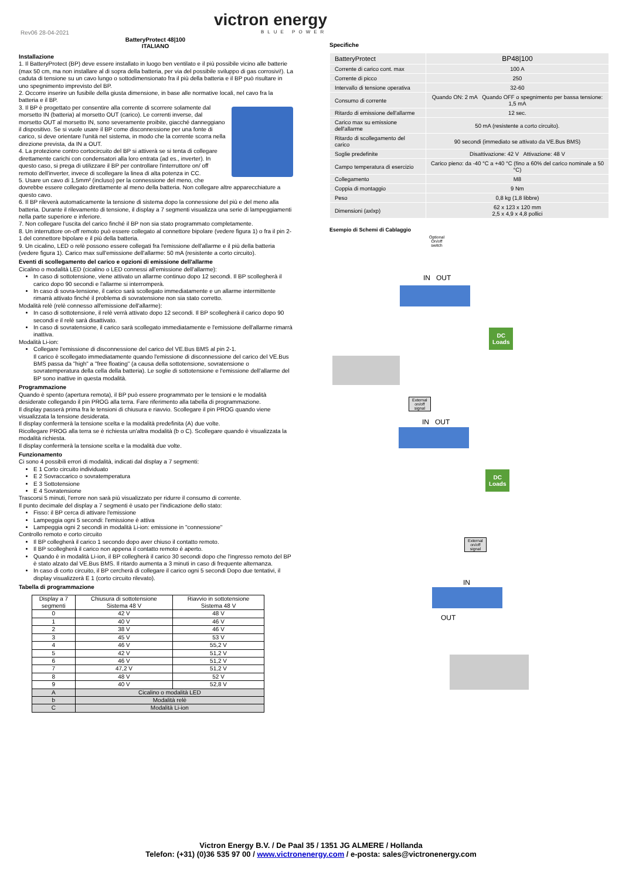Rev06 28-04-2021
victron energy
BLUE POWER
BatteryProtect 48|100
ITALIANO
Installazione
1. Il BatteryProtect (BP) deve essere installato in luogo ben ventilato e il più possibile vicino alle batterie (max 50 cm, ma non installare al di sopra della batteria, per via del possibile sviluppo di gas corrosivi!). La caduta di tensione su un cavo lungo o sottodimensionato fra il più della batteria e il BP può risultare in uno spegnimento imprevisto del BP.
2. Occorre inserire un fusibile della giusta dimensione, in base alle normative locali, nel cavo fra la batteria e il BP.
3. Il BP è progettato per consentire alla corrente di scorrere solamente dal morsetto IN (batteria) al morsetto OUT (carico). Le correnti inverse, dal morsetto OUT al morsetto IN, sono severamente proibite, giacché danneggiano il dispositivo. Se si vuole usare il BP come disconnessione per una fonte di carico, si deve orientare l'unità nel sistema, in modo che la corrente scorra nella direzione prevista, da IN a OUT.
4. La protezione contro cortocircuito del BP si attiverà se si tenta di collegare direttamente carichi con condensatori alla loro entrata (ad es., inverter). In questo caso, si prega di utilizzare il BP per controllare l'interruttore on/ off remoto dell'inverter, invece di scollegare la linea di alta potenza in CC.
5. Usare un cavo di 1,5mm² (incluso) per la connessione del meno, che dovrebbe essere collegato direttamente al meno della batteria. Non collegare altre apparecchiature a questo cavo.
6. Il BP rileverà automaticamente la tensione di sistema dopo la connessione del più e del meno alla batteria. Durante il rilevamento di tensione, il display a 7 segmenti visualizza una serie di lampeggiamenti nella parte superiore e inferiore.
7. Non collegare l'uscita del carico finché il BP non sia stato programmato completamente.
8. Un interruttore on-off remoto può essere collegato al connettore bipolare (vedere figura 1) o fra il pin 2-1 del connettore bipolare e il più della batteria.
9. Un cicalino, LED o relè possono essere collegati fra l'emissione dell'allarme e il più della batteria (vedere figura 1). Carico max sull'emissione dell'allarme: 50 mA (resistente a corto circuito).
Eventi di scollegamento del carico e opzioni di emissione dell'allarme
Cicalino o modalità LED (cicalino o LED connessi all'emissione dell'allarme):
In caso di sottotensione, viene attivato un allarme continuo dopo 12 secondi. Il BP scollegherà il carico dopo 90 secondi e l'allarme si interromperà.
In caso di sovra-tensione, il carico sarà scollegato immediatamente e un allarme intermittente rimarrà attivato finché il problema di sovratensione non sia stato corretto.
Modalità relè (relè connesso all'emissione dell'allarme):
In caso di sottotensione, il relè verrà attivato dopo 12 secondi. Il BP scollegherà il carico dopo 90 secondi e il relè sarà disattivato.
In caso di sovratensione, il carico sarà scollegato immediatamente e l'emissione dell'allarme rimarrà inattiva.
Modalità Li-ion:
Collegare l'emissione di disconnessione del carico del VE.Bus BMS al pin 2-1.
Il carico è scollegato immediatamente quando l'emissione di disconnessione del carico del VE.Bus BMS passa da "high" a "free floating" (a causa della sottotensione, sovratensione o sovratemperatura della cella della batteria). Le soglie di sottotensione e l'emissione dell'allarme del BP sono inattive in questa modalità.
Programmazione
Quando è spento (apertura remota), il BP può essere programmato per le tensioni e le modalità desiderate collegando il pin PROG alla terra. Fare riferimento alla tabella di programmazione.
Il display passerà prima fra le tensioni di chiusura e riavvio. Scollegare il pin PROG quando viene visualizzata la tensione desiderata.
Il display confermerà la tensione scelta e la modalità predefinita (A) due volte.
Ricollegare PROG alla terra se è richiesta un'altra modalità (b o C). Scollegare quando è visualizzata la modalità richiesta.
Il display confermerà la tensione scelta e la modalità due volte.
Funzionamento
Ci sono 4 possibili errori di modalità, indicati dal display a 7 segmenti:
E 1 Corto circuito individuato
E 2 Sovraccarico o sovratemperatura
E 3 Sottotensione
E 4 Sovratensione
Trascorsi 5 minuti, l'errore non sarà più visualizzato per ridurre il consumo di corrente.
Il punto decimale del display a 7 segmenti è usato per l'indicazione dello stato:
Fisso: il BP cerca di attivare l'emissione
Lampeggia ogni 5 secondi: l'emissione è attiva
Lampeggia ogni 2 secondi in modalità Li-ion: emissione in "connessione"
Controllo remoto e corto circuito
Il BP collegherà il carico 1 secondo dopo aver chiuso il contatto remoto.
Il BP scollegherà il carico non appena il contatto remoto è aperto.
Quando è in modalità Li-ion, il BP collegherà il carico 30 secondi dopo che l'ingresso remoto del BP è stato alzato dal VE.Bus BMS. Il ritardo aumenta a 3 minuti in caso di frequente alternanza.
In caso di corto circuito, il BP cercherà di collegare il carico ogni 5 secondi Dopo due tentativi, il display visualizzerà E 1 (corto circuito rilevato).
Tabella di programmazione
| Display a 7 segmenti | Chiusura di sottotensione Sistema 48 V | Riavvio in sottotensione Sistema 48 V |
| --- | --- | --- |
| 0 | 42 V | 48 V |
| 1 | 40 V | 46 V |
| 2 | 38 V | 46 V |
| 3 | 45 V | 53 V |
| 4 | 46 V | 55,2 V |
| 5 | 42 V | 51,2 V |
| 6 | 46 V | 51,2 V |
| 7 | 47,2 V | 51,2 V |
| 8 | 48 V | 52 V |
| 9 | 40 V | 52,8 V |
| A | Cicalino o modalità LED | |
| b | Modalità relè | |
| C | Modalità Li-ion | |
Specifiche
| BatteryProtect | BP48/100 |
| Corrente di carico cont. max | 100 A |
| Corrente di picco | 250 |
| Intervallo di tensione operativa | 32-60 |
| Consumo di corrente | Quando ON: 2 mA Quando OFF o spegnimento per bassa tensione: 1,5 mA |
| Ritardo di emissione dell'allarme | 12 sec. |
| Carico max su emissione dell'allarme | 50 mA (resistente a corto circuito). |
| Ritardo di scollegamento del carico | 90 secondi (immediato se attivato da VE.Bus BMS) |
| Soglie predefinite | Disattivazione: 42 V Attivazione: 48 V |
| Campo temperatura di esercizio | Carico pieno: da -40 °C a +40 °C (fino a 60% del carico nominale a 50 °C) |
| Collegamento | M8 |
| Coppia di montaggio | 9 Nm |
| Peso | 0,8 kg (1,8 libbre) |
| Dimensioni (axlxp) | 62 x 123 x 120 mm 2,5 x 4,9 x 4,8 pollici |
Esempio di Schemi di Cablaggio
Optional
On/off
switch
IN OUT
DC
Loads
External
on/off
signal
IN OUT
DC
Loads
External
on/off
signal
IN
OUT
Victron Energy B.V. / De Paal 35 / 1351 JG ALMERE / Hollanda
Telefon: (+31) (0)36 535 97 00 / www.victronenergy.com / e-posta: sales@victronenergy.com